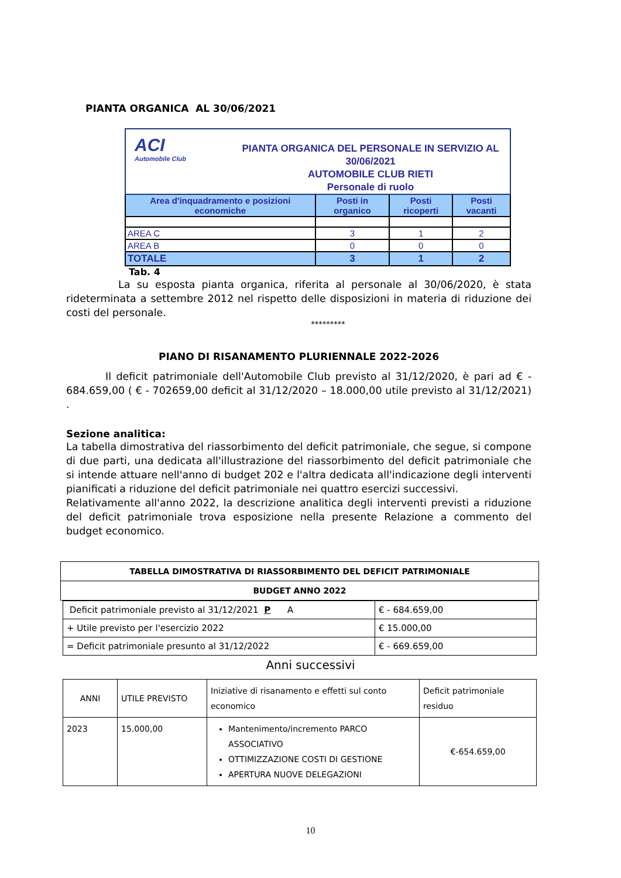PIANTA ORGANICA AL 30/06/2021
| ACI Automobile Club PIANTA ORGANICA DEL PERSONALE IN SERVIZIO AL 30/06/2021 AUTOMOBILE CLUB RIETI Personale di ruolo | | | |
| Area d'inquadramento e posizioni economiche | Posti in organico | Posti ricoperti | Posti vacanti |
| AREA C | 3 | 1 | 2 |
| AREA B | 0 | 0 | 0 |
| TOTALE | 3 | 1 | 2 |
Tab. 4
La su esposta pianta organica, riferita al personale al 30/06/2020, è stata rideterminata a settembre 2012 nel rispetto delle disposizioni in materia di riduzione dei costi del personale.
*********
PIANO DI RISANAMENTO PLURIENNALE 2022-2026
Il deficit patrimoniale dell'Automobile Club previsto al 31/12/2020, è pari ad € - 684.659,00 ( € - 702659,00 deficit al 31/12/2020 – 18.000,00 utile previsto al 31/12/2021) .
Sezione analitica:
La tabella dimostrativa del riassorbimento del deficit patrimoniale, che segue, si compone di due parti, una dedicata all'illustrazione del riassorbimento del deficit patrimoniale che si intende attuare nell'anno di budget 202 e l'altra dedicata all'indicazione degli interventi pianificati a riduzione del deficit patrimoniale nei quattro esercizi successivi.
Relativamente all'anno 2022, la descrizione analitica degli interventi previsti a riduzione del deficit patrimoniale trova esposizione nella presente Relazione a commento del budget economico.
| TABELLA DIMOSTRATIVA DI RIASSORBIMENTO DEL DEFICIT PATRIMONIALE |
| BUDGET ANNO 2022 |
| Deficit patrimoniale previsto al 31/12/2021 P A | € - 684.659,00 |
| + Utile previsto per l'esercizio 2022 | € 15.000,00 |
| = Deficit patrimoniale presunto al 31/12/2022 | € - 669.659,00 |
Anni successivi
| ANNI | UTILE PREVISTO | Iniziative di risanamento e effetti sul conto economico | Deficit patrimoniale residuo |
| 2023 | 15.000,00 | Mantenimento/incremento PARCO ASSOCIATIVO OTTIMIZZAZIONE COSTI DI GESTIONE APERTURA NUOVE DELEGAZIONI | €-654.659,00 |
10